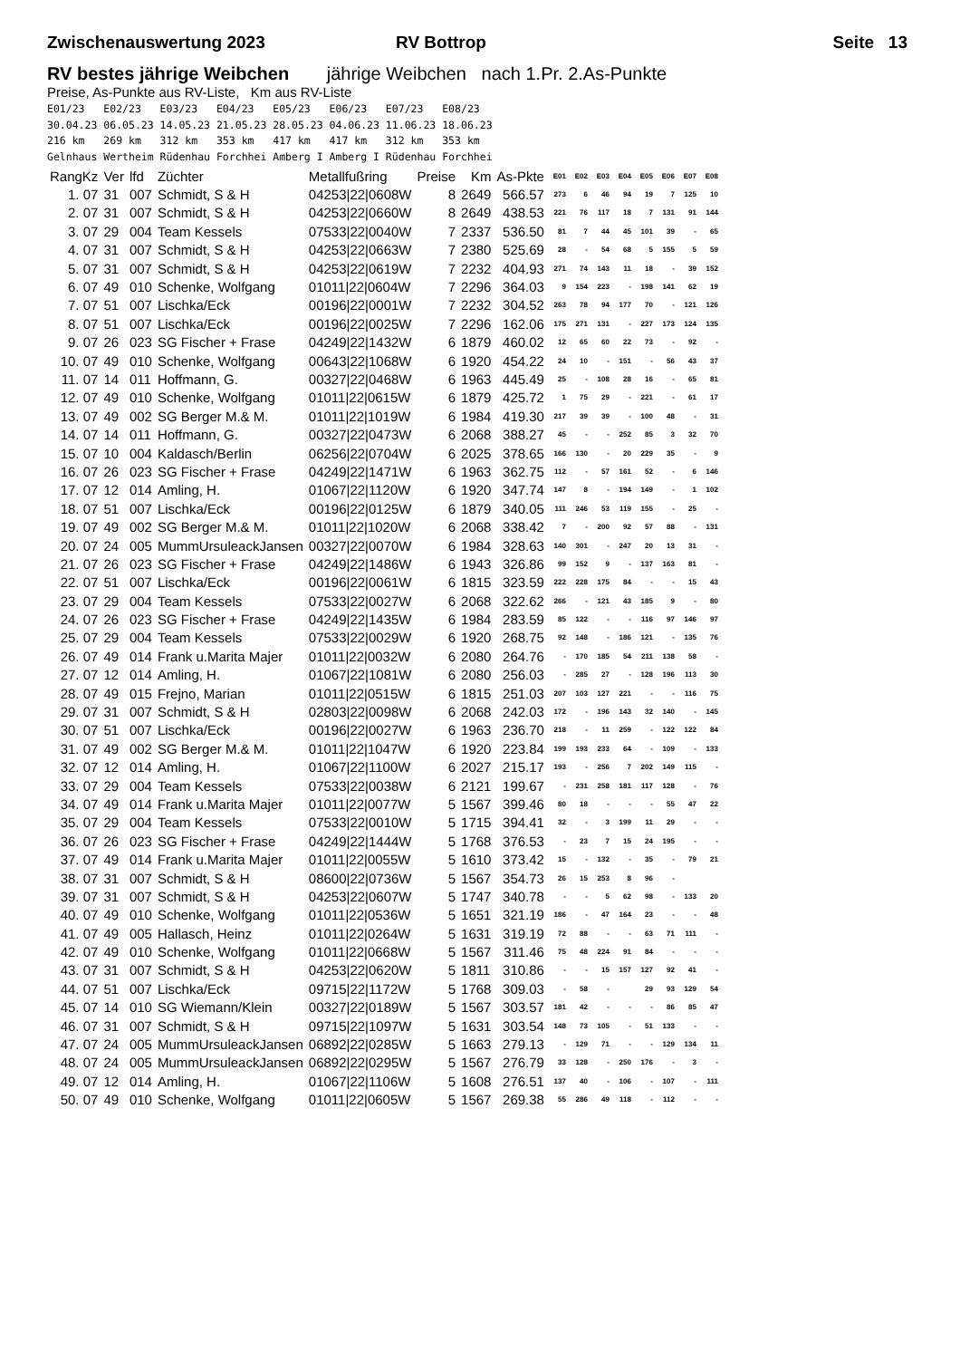Zwischenauswertung 2023 RV Bottrop Seite 13
RV bestes jährige Weibchen jährige Weibchen nach 1.Pr. 2.As-Punkte
Preise, As-Punkte aus RV-Liste, Km aus RV-Liste
E01/23   E02/23   E03/23   E04/23   E05/23   E06/23   E07/23   E08/23
30.04.23 06.05.23 14.05.23 21.05.23 28.05.23 04.06.23 11.06.23 18.06.23
216 km   269 km   312 km   353 km   417 km   417 km   312 km   353 km
Gelnhaus Wertheim Rüdenhau Forchhei Amberg I Amberg I Rüdenhau Forchhei
| RangKz | Ver | lfd | Züchter | Metallfußring | Preise | Km | As-Pkte | E01 | E02 | E03 | E04 | E05 | E06 | E07 | E08 |
| --- | --- | --- | --- | --- | --- | --- | --- | --- | --- | --- | --- | --- | --- | --- | --- |
| 1. 07 | 31 | 007 | Schmidt, S & H | 04253/22/0608W | 8 | 2649 | 566.57 | 273 | 6 | 46 | 94 | 19 | 7 | 125 | 10 |
| 2. 07 | 31 | 007 | Schmidt, S & H | 04253/22/0660W | 8 | 2649 | 438.53 | 221 | 76 | 117 | 18 | 7 | 131 | 91 | 144 |
| 3. 07 | 29 | 004 | Team Kessels | 07533/22/0040W | 7 | 2337 | 536.50 | 81 | 7 | 44 | 45 | 101 | 39 | - | 65 |
| 4. 07 | 31 | 007 | Schmidt, S & H | 04253/22/0663W | 7 | 2380 | 525.69 | 28 | - | 54 | 68 | 5 | 155 | 5 | 59 |
| 5. 07 | 31 | 007 | Schmidt, S & H | 04253/22/0619W | 7 | 2232 | 404.93 | 271 | 74 | 143 | 11 | 18 | - | 39 | 152 |
| 6. 07 | 49 | 010 | Schenke, Wolfgang | 01011/22/0604W | 7 | 2296 | 364.03 | 9 | 154 | 223 | - | 198 | 141 | 62 | 19 |
| 7. 07 | 51 | 007 | Lischka/Eck | 00196/22/0001W | 7 | 2232 | 304.52 | 263 | 78 | 94 | 177 | 70 | - | 121 | 126 |
| 8. 07 | 51 | 007 | Lischka/Eck | 00196/22/0025W | 7 | 2296 | 162.06 | 175 | 271 | 131 | - | 227 | 173 | 124 | 135 |
| 9. 07 | 26 | 023 | SG Fischer + Frase | 04249/22/1432W | 6 | 1879 | 460.02 | 12 | 65 | 60 | 22 | 73 | - | 92 | - |
| 10. 07 | 49 | 010 | Schenke, Wolfgang | 00643/22/1068W | 6 | 1920 | 454.22 | 24 | 10 | - | 151 | - | 56 | 43 | 37 |
| 11. 07 | 14 | 011 | Hoffmann, G. | 00327/22/0468W | 6 | 1963 | 445.49 | 25 | - | 108 | 28 | 16 | - | 65 | 81 |
| 12. 07 | 49 | 010 | Schenke, Wolfgang | 01011/22/0615W | 6 | 1879 | 425.72 | 1 | 75 | 29 | - | 221 | - | 61 | 17 |
| 13. 07 | 49 | 002 | SG Berger M.& M. | 01011/22/1019W | 6 | 1984 | 419.30 | 217 | 39 | 39 | - | 100 | 48 | - | 31 |
| 14. 07 | 14 | 011 | Hoffmann, G. | 00327/22/0473W | 6 | 2068 | 388.27 | 45 | - | - | 252 | 85 | 3 | 32 | 70 |
| 15. 07 | 10 | 004 | Kaldasch/Berlin | 06256/22/0704W | 6 | 2025 | 378.65 | 166 | 130 | - | 20 | 229 | 35 | - | 9 |
| 16. 07 | 26 | 023 | SG Fischer + Frase | 04249/22/1471W | 6 | 1963 | 362.75 | 112 | - | 57 | 161 | 52 | - | 6 | 146 |
| 17. 07 | 12 | 014 | Amling, H. | 01067/22/1120W | 6 | 1920 | 347.74 | 147 | 8 | - | 194 | 149 | - | 1 | 102 |
| 18. 07 | 51 | 007 | Lischka/Eck | 00196/22/0125W | 6 | 1879 | 340.05 | 111 | 246 | 53 | 119 | 155 | - | 25 | - |
| 19. 07 | 49 | 002 | SG Berger M.& M. | 01011/22/1020W | 6 | 2068 | 338.42 | 7 | - | 200 | 92 | 57 | 88 | - | 131 |
| 20. 07 | 24 | 005 | MummUrsuleackJansen | 00327/22/0070W | 6 | 1984 | 328.63 | 140 | 301 | - | 247 | 20 | 13 | 31 | - |
| 21. 07 | 26 | 023 | SG Fischer + Frase | 04249/22/1486W | 6 | 1943 | 326.86 | 99 | 152 | 9 | - | 137 | 163 | 81 | - |
| 22. 07 | 51 | 007 | Lischka/Eck | 00196/22/0061W | 6 | 1815 | 323.59 | 222 | 228 | 175 | 84 | - | - | 15 | 43 |
| 23. 07 | 29 | 004 | Team Kessels | 07533/22/0027W | 6 | 2068 | 322.62 | 266 | - | 121 | 43 | 185 | 9 | - | 80 |
| 24. 07 | 26 | 023 | SG Fischer + Frase | 04249/22/1435W | 6 | 1984 | 283.59 | 85 | 122 | - | - | 116 | 97 | 146 | 97 |
| 25. 07 | 29 | 004 | Team Kessels | 07533/22/0029W | 6 | 1920 | 268.75 | 92 | 148 | - | 186 | 121 | - | 135 | 76 |
| 26. 07 | 49 | 014 | Frank u.Marita Majer | 01011/22/0032W | 6 | 2080 | 264.76 | - | 170 | 185 | 54 | 211 | 138 | 58 | - |
| 27. 07 | 12 | 014 | Amling, H. | 01067/22/1081W | 6 | 2080 | 256.03 | - | 285 | 27 | - | 128 | 196 | 113 | 30 |
| 28. 07 | 49 | 015 | Frejno, Marian | 01011/22/0515W | 6 | 1815 | 251.03 | 207 | 103 | 127 | 221 | - | - | 116 | 75 |
| 29. 07 | 31 | 007 | Schmidt, S & H | 02803/22/0098W | 6 | 2068 | 242.03 | 172 | - | 196 | 143 | 32 | 140 | - | 145 |
| 30. 07 | 51 | 007 | Lischka/Eck | 00196/22/0027W | 6 | 1963 | 236.70 | 218 | - | 11 | 259 | - | 122 | 122 | 84 |
| 31. 07 | 49 | 002 | SG Berger M.& M. | 01011/22/1047W | 6 | 1920 | 223.84 | 199 | 193 | 233 | 64 | - | 109 | - | 133 |
| 32. 07 | 12 | 014 | Amling, H. | 01067/22/1100W | 6 | 2027 | 215.17 | 193 | - | 256 | 7 | 202 | 149 | 115 | - |
| 33. 07 | 29 | 004 | Team Kessels | 07533/22/0038W | 6 | 2121 | 199.67 | - | 231 | 258 | 181 | 117 | 128 | - | 76 |
| 34. 07 | 49 | 014 | Frank u.Marita Majer | 01011/22/0077W | 5 | 1567 | 399.46 | 80 | 18 | - | - | - | 55 | 47 | 22 |
| 35. 07 | 29 | 004 | Team Kessels | 07533/22/0010W | 5 | 1715 | 394.41 | 32 | - | 3 | 199 | 11 | 29 | - | - |
| 36. 07 | 26 | 023 | SG Fischer + Frase | 04249/22/1444W | 5 | 1768 | 376.53 | - | 23 | 7 | 15 | 24 | 195 | - | - |
| 37. 07 | 49 | 014 | Frank u.Marita Majer | 01011/22/0055W | 5 | 1610 | 373.42 | 15 | - | 132 | - | 35 | - | 79 | 21 |
| 38. 07 | 31 | 007 | Schmidt, S & H | 08600/22/0736W | 5 | 1567 | 354.73 | 26 | 15 | 253 | 8 | 96 | - | | |
| 39. 07 | 31 | 007 | Schmidt, S & H | 04253/22/0607W | 5 | 1747 | 340.78 | - | - | 5 | 62 | 98 | - | 133 | 20 |
| 40. 07 | 49 | 010 | Schenke, Wolfgang | 01011/22/0536W | 5 | 1651 | 321.19 | 186 | - | 47 | 164 | 23 | - | - | 48 |
| 41. 07 | 49 | 005 | Hallasch, Heinz | 01011/22/0264W | 5 | 1631 | 319.19 | 72 | 88 | - | - | 63 | 71 | 111 | - |
| 42. 07 | 49 | 010 | Schenke, Wolfgang | 01011/22/0668W | 5 | 1567 | 311.46 | 75 | 48 | 224 | 91 | 84 | - | - | - |
| 43. 07 | 31 | 007 | Schmidt, S & H | 04253/22/0620W | 5 | 1811 | 310.86 | - | - | 15 | 157 | 127 | 92 | 41 | - |
| 44. 07 | 51 | 007 | Lischka/Eck | 09715/22/1172W | 5 | 1768 | 309.03 | - | 58 | - | | 29 | 93 | 129 | 54 |
| 45. 07 | 14 | 010 | SG Wiemann/Klein | 00327/22/0189W | 5 | 1567 | 303.57 | 181 | 42 | - | - | - | 86 | 85 | 47 |
| 46. 07 | 31 | 007 | Schmidt, S & H | 09715/22/1097W | 5 | 1631 | 303.54 | 148 | 73 | 105 | - | 51 | 133 | - | - |
| 47. 07 | 24 | 005 | MummUrsuleackJansen | 06892/22/0285W | 5 | 1663 | 279.13 | - | 129 | 71 | - | - | 129 | 134 | 11 |
| 48. 07 | 24 | 005 | MummUrsuleackJansen | 06892/22/0295W | 5 | 1567 | 276.79 | 33 | 128 | - | 250 | 176 | - | 3 | - |
| 49. 07 | 12 | 014 | Amling, H. | 01067/22/1106W | 5 | 1608 | 276.51 | 137 | 40 | - | 106 | - | 107 | - | 111 |
| 50. 07 | 49 | 010 | Schenke, Wolfgang | 01011/22/0605W | 5 | 1567 | 269.38 | 55 | 286 | 49 | 118 | - | 112 | - | - |